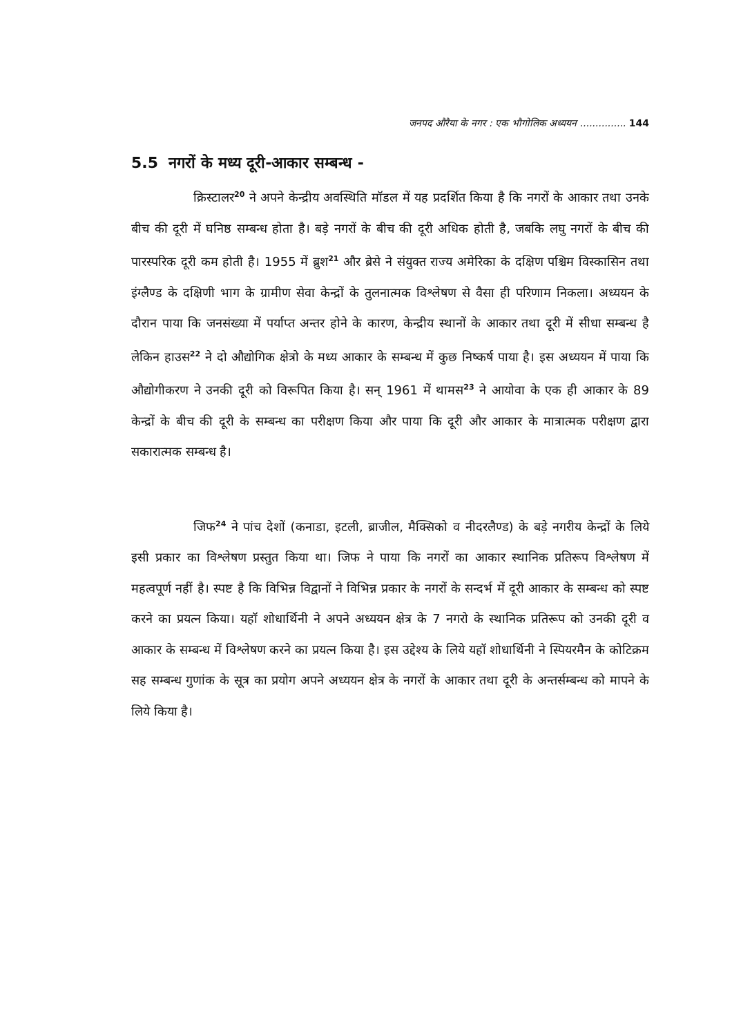जनपद औरैया के नगर : एक भौगोलिक अध्ययन ............... 144
5.5 नगरों के मध्य दूरी-आकार सम्बन्ध -
क्रिस्टालर<sup>20</sup> ने अपने केन्द्रीय अवस्थिति मॉडल में यह प्रदर्शित किया है कि नगरों के आकार तथा उनके बीच की दूरी में घनिष्ठ सम्बन्ध होता है। बड़े नगरों के बीच की दूरी अधिक होती है, जबकि लघु नगरों के बीच की पारस्परिक दूरी कम होती है। 1955 में ब्रुश<sup>21</sup> और ब्रेसे ने संयुक्त राज्य अमेरिका के दक्षिण पश्चिम विस्कासिन तथा इंग्लैण्ड के दक्षिणी भाग के ग्रामीण सेवा केन्द्रों के तुलनात्मक विश्लेषण से वैसा ही परिणाम निकला। अध्ययन के दौरान पाया कि जनसंख्या में पर्याप्त अन्तर होने के कारण, केन्द्रीय स्थानों के आकार तथा दूरी में सीधा सम्बन्ध है लेकिन हाउस<sup>22</sup> ने दो औद्योगिक क्षेत्रो के मध्य आकार के सम्बन्ध में कुछ निष्कर्ष पाया है। इस अध्ययन में पाया कि औद्योगीकरण ने उनकी दूरी को विरूपित किया है। सन् 1961 में थामस<sup>23</sup> ने आयोवा के एक ही आकार के 89 केन्द्रों के बीच की दूरी के सम्बन्ध का परीक्षण किया और पाया कि दूरी और आकार के मात्रात्मक परीक्षण द्वारा सकारात्मक सम्बन्ध है।
जिफ<sup>24</sup> ने पांच देशों (कनाडा, इटली, ब्राजील, मैक्सिको व नीदरलैण्ड) के बड़े नगरीय केन्द्रों के लिये इसी प्रकार का विश्लेषण प्रस्तुत किया था। जिफ ने पाया कि नगरों का आकार स्थानिक प्रतिरूप विश्लेषण में महत्वपूर्ण नहीं है। स्पष्ट है कि विभिन्न विद्वानों ने विभिन्न प्रकार के नगरों के सन्दर्भ में दूरी आकार के सम्बन्ध को स्पष्ट करने का प्रयत्न किया। यहॉ शोधार्थिनी ने अपने अध्ययन क्षेत्र के 7 नगरो के स्थानिक प्रतिरूप को उनकी दूरी व आकार के सम्बन्ध में विश्लेषण करने का प्रयत्न किया है। इस उद्देश्य के लिये यहॉ शोधार्थिनी ने स्पियरमैन के कोटिक्रम सह सम्बन्ध गुणांक के सूत्र का प्रयोग अपने अध्ययन क्षेत्र के नगरों के आकार तथा दूरी के अन्तर्सम्बन्ध को मापने के लिये किया है।